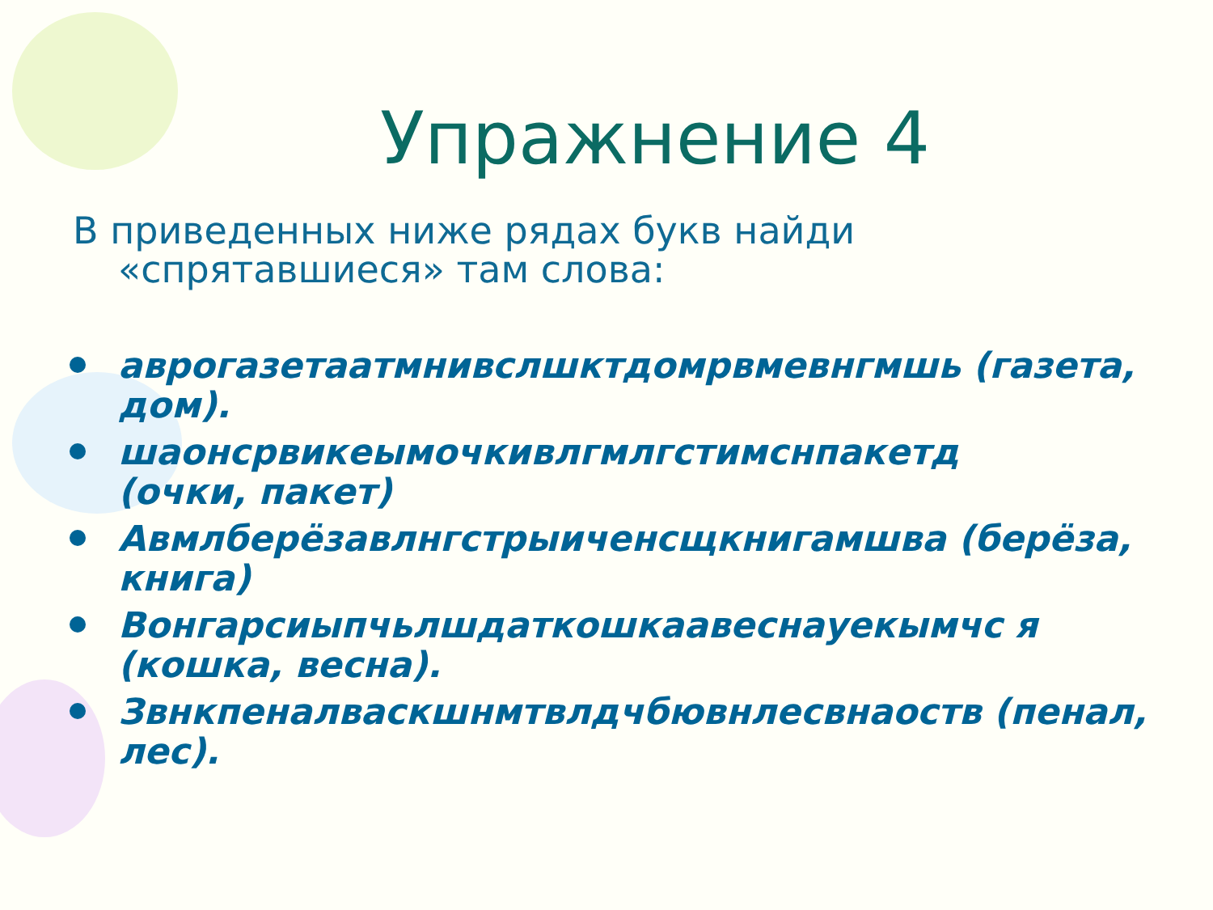Упражнение 4
В приведенных ниже рядах букв найди «спрятавшиеся» там слова:
аврогазетаатмнивслшктдомрвмевнгмшь (газета, дом).
шаонсрвикеымочкивлгмлгстимснпакетд
(очки, пакет)
Авмлберёзавлнгстрыиченсщкнигамшва (берёза, книга)
Вонгарсиыпчьлшдаткошкаавеснауекымчс я (кошка, весна).
Звнкпеналваскшнмтвлдчбювнлесвнаоств (пенал, лес).